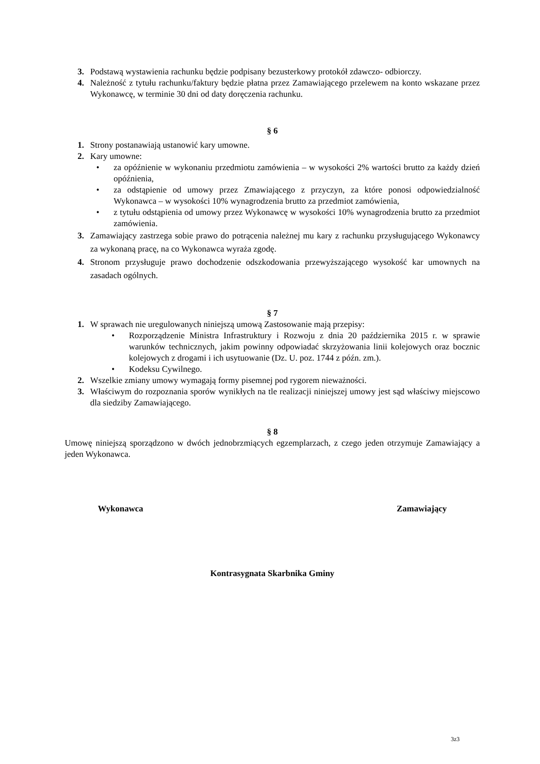3. Podstawą wystawienia rachunku będzie podpisany bezusterkowy protokół zdawczo- odbiorczy.
4. Należność z tytułu rachunku/faktury będzie płatna przez Zamawiającego przelewem na konto wskazane przez Wykonawcę, w terminie 30 dni od daty doręczenia rachunku.
§ 6
1. Strony postanawiają ustanowić kary umowne.
2. Kary umowne:
• za opóźnienie w wykonaniu przedmiotu zamówienia – w wysokości 2% wartości brutto za każdy dzień opóźnienia,
• za odstąpienie od umowy przez Zmawiającego z przyczyn, za które ponosi odpowiedzialność Wykonawca – w wysokości 10% wynagrodzenia brutto za przedmiot zamówienia,
• z tytułu odstąpienia od umowy przez Wykonawcę w wysokości 10% wynagrodzenia brutto za przedmiot zamówienia.
3. Zamawiający zastrzega sobie prawo do potrącenia należnej mu kary z rachunku przysługującego Wykonawcy za wykonaną pracę, na co Wykonawca wyraża zgodę.
4. Stronom przysługuje prawo dochodzenie odszkodowania przewyższającego wysokość kar umownych na zasadach ogólnych.
§ 7
1. W sprawach nie uregulowanych niniejszą umową Zastosowanie mają przepisy:
• Rozporządzenie Ministra Infrastruktury i Rozwoju z dnia 20 października 2015 r. w sprawie warunków technicznych, jakim powinny odpowiadać skrzyżowania linii kolejowych oraz bocznic kolejowych z drogami i ich usytuowanie (Dz. U. poz. 1744 z późn. zm.).
• Kodeksu Cywilnego.
2. Wszelkie zmiany umowy wymagają formy pisemnej pod rygorem nieważności.
3. Właściwym do rozpoznania sporów wynikłych na tle realizacji niniejszej umowy jest sąd właściwy miejscowo dla siedziby Zamawiającego.
§ 8
Umowę niniejszą sporządzono w dwóch jednobrzmiących egzemplarzach, z czego jeden otrzymuje Zamawiający a jeden Wykonawca.
Wykonawca Zamawiający
Kontrasygnata Skarbnika Gminy
3z3